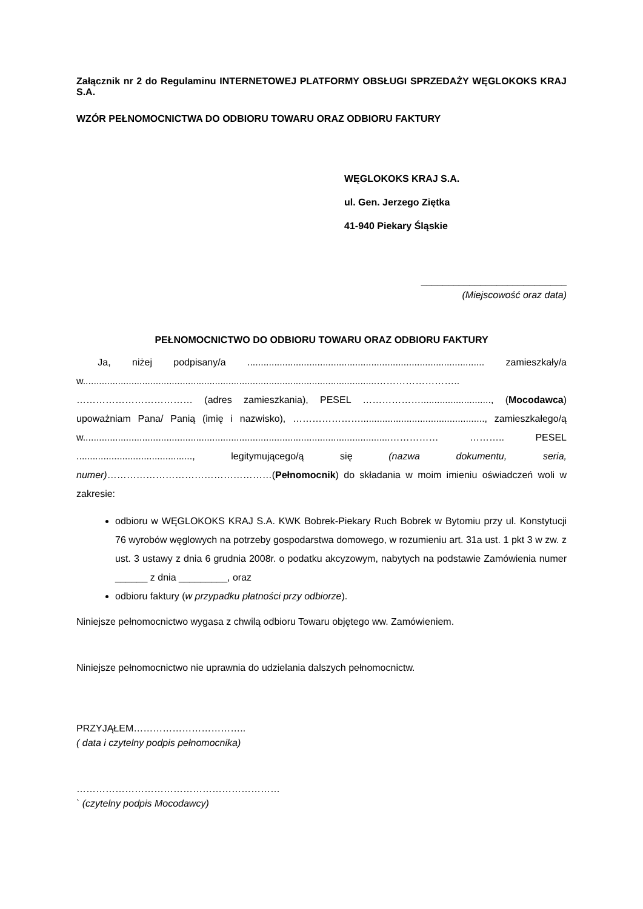Załącznik nr 2 do Regulaminu INTERNETOWEJ PLATFORMY OBSŁUGI SPRZEDAŻY WĘGLOKOKS KRAJ S.A.
WZÓR PEŁNOMOCNICTWA DO ODBIORU TOWARU ORAZ ODBIORU FAKTURY
WĘGLOKOKS KRAJ S.A.
ul. Gen. Jerzego Ziętka
41-940 Piekary Śląskie
___________________________
(Miejscowość oraz data)
PEŁNOMOCNICTWO DO ODBIORU TOWARU ORAZ ODBIORU FAKTURY
Ja, niżej podpisany/a ........................................................................................ zamieszkały/a w.............................................................................................................…………………….. ……………………………… (adres zamieszkania), PESEL ……………….........................., (Mocodawca) upoważniam Pana/ Panią (imię i nazwisko), ………………….............................................., zamieszkałego/ą w..................................................................................................................…………… ……….. PESEL ..........................................., legitymującego/ą się (nazwa dokumentu, seria, numer)……………………………………………(Pełnomocnik) do składania w moim imieniu oświadczeń woli w zakresie:
odbioru w WĘGLOKOKS KRAJ S.A. KWK Bobrek-Piekary Ruch Bobrek w Bytomiu przy ul. Konstytucji 76 wyrobów węglowych na potrzeby gospodarstwa domowego, w rozumieniu art. 31a ust. 1 pkt 3 w zw. z ust. 3 ustawy z dnia 6 grudnia 2008r. o podatku akcyzowym, nabytych na podstawie Zamówienia numer ______ z dnia _________, oraz
odbioru faktury (w przypadku płatności przy odbiorze).
Niniejsze pełnomocnictwo wygasa z chwilą odbioru Towaru objętego ww. Zamówieniem.
Niniejsze pełnomocnictwo nie uprawnia do udzielania dalszych pełnomocnictw.
PRZYJĄŁEM……………………………..
( data i czytelny podpis pełnomocnika)
………………………………………………………
` (czytelny podpis Mocodawcy)